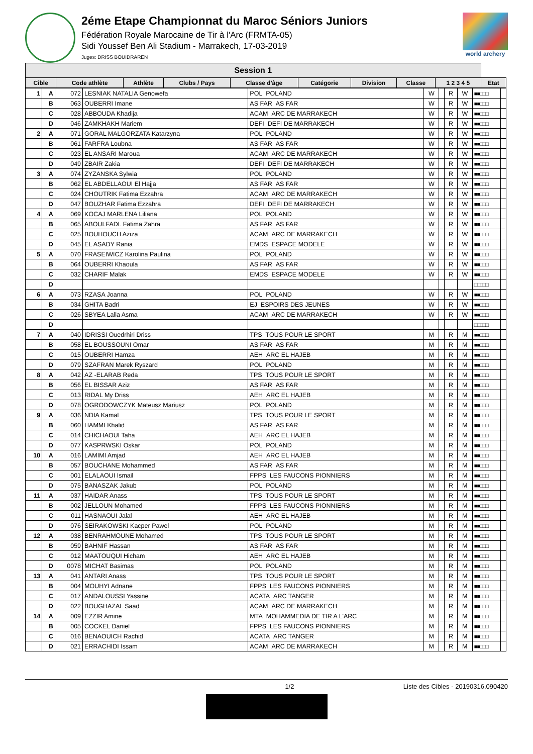2éme Etape Championnat du Maroc Séniors Juniors
Fédération Royale Marocaine de Tir à l'Arc (FRMTA-05)
Sidi Youssef Ben Ali Stadium - Marrakech, 17-03-2019
Juges: DRISS BOUIDRAREN
world archery
| Session 1 | | | | | | | | | |
| --- | --- | --- | --- | --- | --- | --- | --- | --- | --- |
| Cible | Code athlète | Athlète | Clubs / Pays | Classe d'âge | Catégorie | Division | Classe | 1 2 3 4 5 | Etat |
| 1 | A | 072 | LESNIAK NATALIA Genowefa | POL POLAND | W | | R | W | ■■□□□ | |
| | B | 063 | OUBERRI Imane | AS FAR AS FAR | W | | R | W | ■■□□□ | |
| | C | 028 | ABBOUDA Khadija | ACAM ARC DE MARRAKECH | W | | R | W | ■■□□□ | |
| | D | 046 | ZAMKHAKH Mariem | DEFI DEFI DE MARRAKECH | W | | R | W | ■■□□□ | |
| 2 | A | 071 | GORAL MALGORZATA Katarzyna | POL POLAND | W | | R | W | ■■□□□ | |
| | B | 061 | FARFRA Loubna | AS FAR AS FAR | W | | R | W | ■■□□□ | |
| | C | 023 | EL ANSARI Maroua | ACAM ARC DE MARRAKECH | W | | R | W | ■■□□□ | |
| | D | 049 | ZBAIR Zakia | DEFI DEFI DE MARRAKECH | W | | R | W | ■■□□□ | |
| 3 | A | 074 | ZYZANSKA Sylwia | POL POLAND | W | | R | W | ■■□□□ | |
| | B | 062 | EL ABDELLAOUI El Hajja | AS FAR AS FAR | W | | R | W | ■■□□□ | |
| | C | 024 | CHOUTRIK Fatima Ezzahra | ACAM ARC DE MARRAKECH | W | | R | W | ■■□□□ | |
| | D | 047 | BOUZHAR Fatima Ezzahra | DEFI DEFI DE MARRAKECH | W | | R | W | ■■□□□ | |
| 4 | A | 069 | KOCAJ MARLENA Liliana | POL POLAND | W | | R | W | ■■□□□ | |
| | B | 065 | ABOULFADL Fatima Zahra | AS FAR AS FAR | W | | R | W | ■■□□□ | |
| | C | 025 | BOUHOUCH Aziza | ACAM ARC DE MARRAKECH | W | | R | W | ■■□□□ | |
| | D | 045 | EL ASADY Rania | EMDS ESPACE MODELE | W | | R | W | ■■□□□ | |
| 5 | A | 070 | FRASEIWICZ Karolina Paulina | POL POLAND | W | | R | W | ■■□□□ | |
| | B | 064 | OUBERRI Khaoula | AS FAR AS FAR | W | | R | W | ■■□□□ | |
| | C | 032 | CHARIF Malak | EMDS ESPACE MODELE | W | | R | W | ■■□□□ | |
| | D | | | | | | | | □□□□□ | |
| 6 | A | 073 | RZASA Joanna | POL POLAND | W | | R | W | ■■□□□ | |
| | B | 034 | GHITA Badri | EJ ESPOIRS DES JEUNES | W | | R | W | ■■□□□ | |
| | C | 026 | SBYEA Lalla Asma | ACAM ARC DE MARRAKECH | W | | R | W | ■■□□□ | |
| | D | | | | | | | | □□□□□ | |
| 7 | A | 040 | IDRISSI Ouedrhiri Driss | TPS TOUS POUR LE SPORT | M | | R | M | ■■□□□ | |
| | B | 058 | EL BOUSSOUNI Omar | AS FAR AS FAR | M | | R | M | ■■□□□ | |
| | C | 015 | OUBERRI Hamza | AEH ARC EL HAJEB | M | | R | M | ■■□□□ | |
| | D | 079 | SZAFRAN Marek Ryszard | POL POLAND | M | | R | M | ■■□□□ | |
| 8 | A | 042 | AZ -ELARAB Reda | TPS TOUS POUR LE SPORT | M | | R | M | ■■□□□ | |
| | B | 056 | EL BISSAR Aziz | AS FAR AS FAR | M | | R | M | ■■□□□ | |
| | C | 013 | RIDAL My Driss | AEH ARC EL HAJEB | M | | R | M | ■■□□□ | |
| | D | 078 | OGRODOWCZYK Mateusz Mariusz | POL POLAND | M | | R | M | ■■□□□ | |
| 9 | A | 036 | NDIA Kamal | TPS TOUS POUR LE SPORT | M | | R | M | ■■□□□ | |
| | B | 060 | HAMMI Khalid | AS FAR AS FAR | M | | R | M | ■■□□□ | |
| | C | 014 | CHICHAOUI Taha | AEH ARC EL HAJEB | M | | R | M | ■■□□□ | |
| | D | 077 | KASPRWSKI Oskar | POL POLAND | M | | R | M | ■■□□□ | |
| 10 | A | 016 | LAMIMI Amjad | AEH ARC EL HAJEB | M | | R | M | ■■□□□ | |
| | B | 057 | BOUCHANE Mohammed | AS FAR AS FAR | M | | R | M | ■■□□□ | |
| | C | 001 | ELALAOUI Ismail | FPPS LES FAUCONS PIONNIERS | M | | R | M | ■■□□□ | |
| | D | 075 | BANASZAK Jakub | POL POLAND | M | | R | M | ■■□□□ | |
| 11 | A | 037 | HAIDAR Anass | TPS TOUS POUR LE SPORT | M | | R | M | ■■□□□ | |
| | B | 002 | JELLOUN Mohamed | FPPS LES FAUCONS PIONNIERS | M | | R | M | ■■□□□ | |
| | C | 011 | HASNAOUI Jalal | AEH ARC EL HAJEB | M | | R | M | ■■□□□ | |
| | D | 076 | SEIRAKOWSKI Kacper Pawel | POL POLAND | M | | R | M | ■■□□□ | |
| 12 | A | 038 | BENRAHMOUNE Mohamed | TPS TOUS POUR LE SPORT | M | | R | M | ■■□□□ | |
| | B | 059 | BAHNIF Hassan | AS FAR AS FAR | M | | R | M | ■■□□□ | |
| | C | 012 | MAATOUQUI Hicham | AEH ARC EL HAJEB | M | | R | M | ■■□□□ | |
| | D | 0078 | MICHAT Basimas | POL POLAND | M | | R | M | ■■□□□ | |
| 13 | A | 041 | ANTARI Anass | TPS TOUS POUR LE SPORT | M | | R | M | ■■□□□ | |
| | B | 004 | MOUHYI Adnane | FPPS LES FAUCONS PIONNIERS | M | | R | M | ■■□□□ | |
| | C | 017 | ANDALOUSSI Yassine | ACATA ARC TANGER | M | | R | M | ■■□□□ | |
| | D | 022 | BOUGHAZAL Saad | ACAM ARC DE MARRAKECH | M | | R | M | ■■□□□ | |
| 14 | A | 009 | EZZIR Amine | MTA MOHAMMEDIA DE TIR A L'ARC | M | | R | M | ■■□□□ | |
| | B | 005 | COCKEL Daniel | FPPS LES FAUCONS PIONNIERS | M | | R | M | ■■□□□ | |
| | C | 016 | BENAOUICH Rachid | ACATA ARC TANGER | M | | R | M | ■■□□□ | |
| | D | 021 | ERRACHIDI Issam | ACAM ARC DE MARRAKECH | M | | R | M | ■■□□□ | |
1/2 Liste des Cibles - 20190316.090420